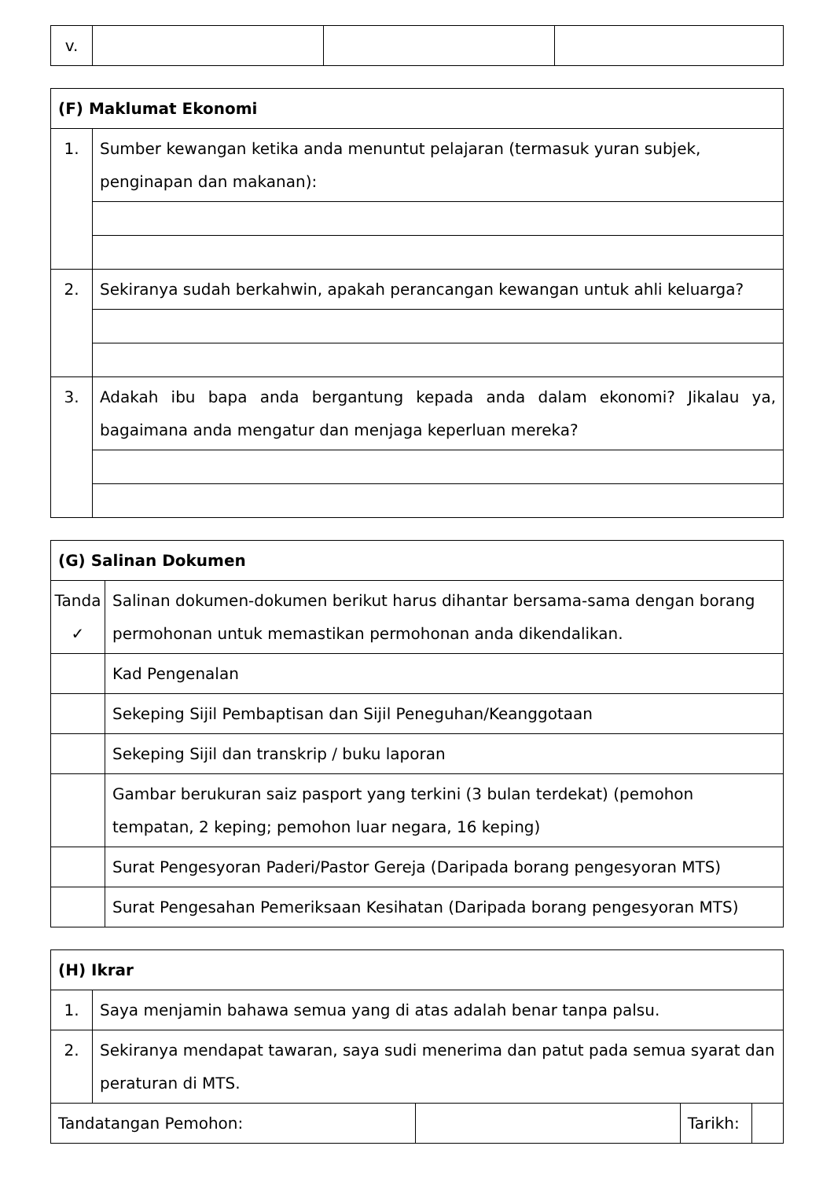| v. | | | |
| (F) Maklumat Ekonomi | |
| 1. | Sumber kewangan ketika anda menuntut pelajaran (termasuk yuran subjek, penginapan dan makanan): |
| 2. | Sekiranya sudah berkahwin, apakah perancangan kewangan untuk ahli keluarga? |
| 3. | Adakah ibu bapa anda bergantung kepada anda dalam ekonomi? Jikalau ya, bagaimana anda mengatur dan menjaga keperluan mereka? |
| (G) Salinan Dokumen | |
| Tanda ✓ | Salinan dokumen-dokumen berikut harus dihantar bersama-sama dengan borang permohonan untuk memastikan permohonan anda dikendalikan. |
| | Kad Pengenalan |
| | Sekeping Sijil Pembaptisan dan Sijil Peneguhan/Keanggotaan |
| | Sekeping Sijil dan transkrip / buku laporan |
| | Gambar berukuran saiz pasport yang terkini (3 bulan terdekat) (pemohon tempatan, 2 keping; pemohon luar negara, 16 keping) |
| | Surat Pengesyoran Paderi/Pastor Gereja (Daripada borang pengesyoran MTS) |
| | Surat Pengesahan Pemeriksaan Kesihatan (Daripada borang pengesyoran MTS) |
| (H) Ikrar | | | | |
| 1. | Saya menjamin bahawa semua yang di atas adalah benar tanpa palsu. | | | |
| 2. | Sekiranya mendapat tawaran, saya sudi menerima dan patut pada semua syarat dan peraturan di MTS. | | | |
| Tandatangan Pemohon: | | | Tarikh: | |